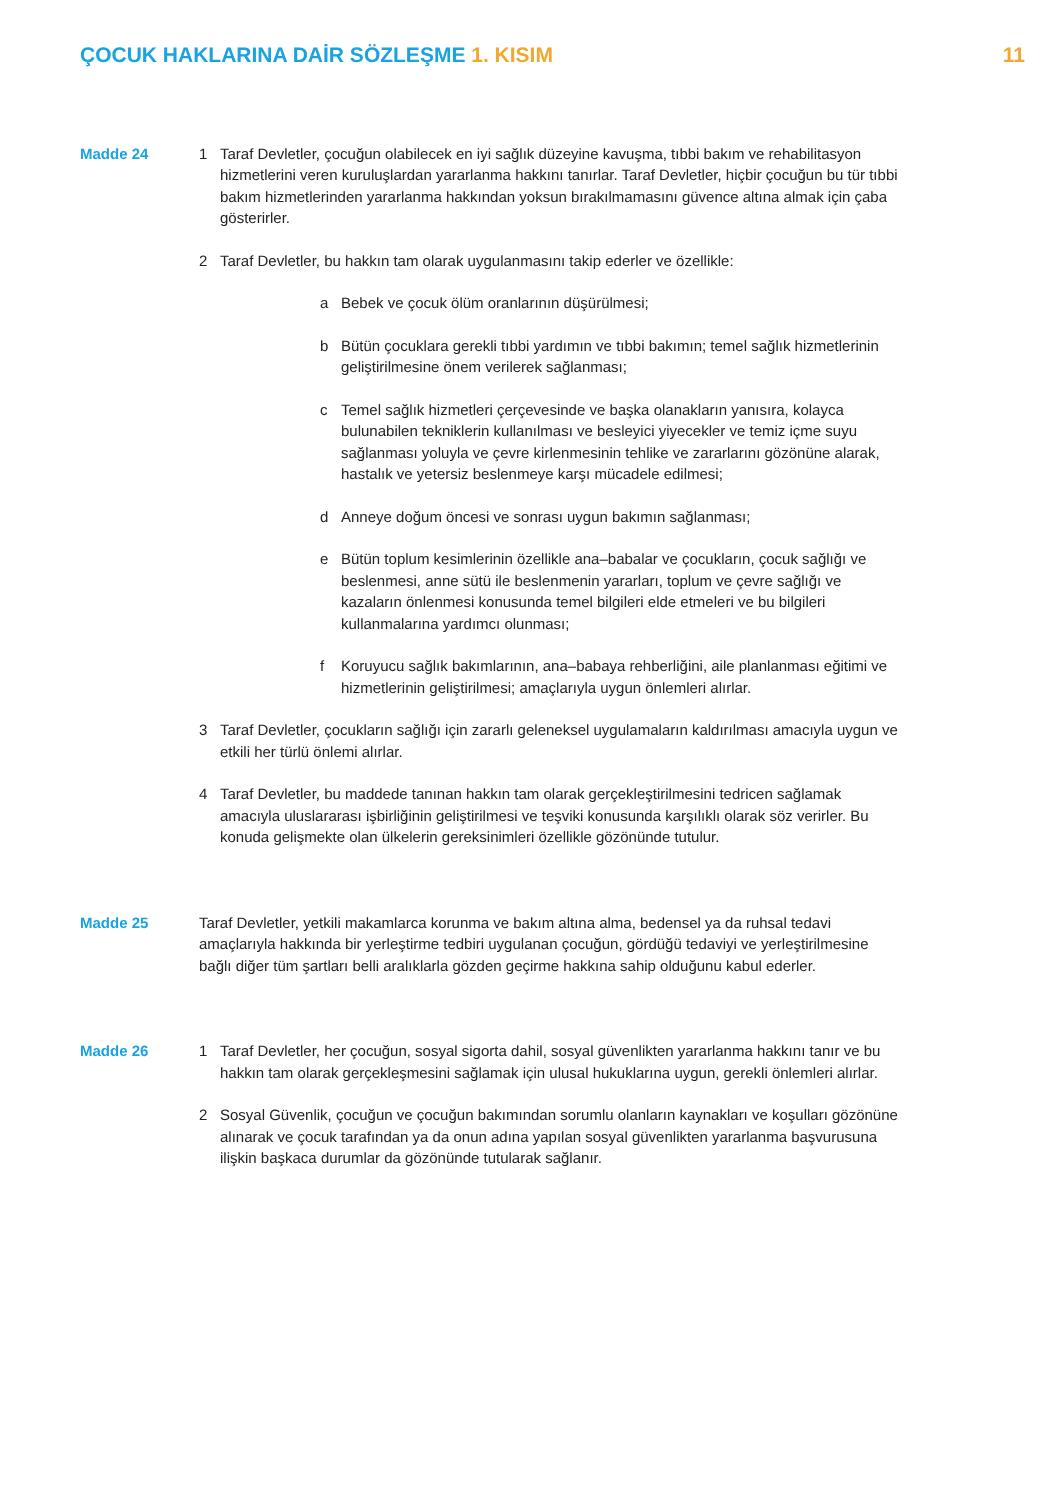ÇOCUK HAKLARINA DAİR SÖZLEŞME 1. KISIM
11
Madde 24 1 Taraf Devletler, çocuğun olabilecek en iyi sağlık düzeyine kavuşma, tıbbi bakım ve rehabilitasyon hizmetlerini veren kuruluşlardan yararlanma hakkını tanırlar. Taraf Devletler, hiçbir çocuğun bu tür tıbbi bakım hizmetlerinden yararlanma hakkından yoksun bırakılmamasını güvence altına almak için çaba gösterirler.
2 Taraf Devletler, bu hakkın tam olarak uygulanmasını takip ederler ve özellikle:
a Bebek ve çocuk ölüm oranlarının düşürülmesi;
b Bütün çocuklara gerekli tıbbi yardımın ve tıbbi bakımın; temel sağlık hizmetlerinin geliştirilmesine önem verilerek sağlanması;
c Temel sağlık hizmetleri çerçevesinde ve başka olanakların yanısıra, kolayca bulunabilen tekniklerin kullanılması ve besleyici yiyecekler ve temiz içme suyu sağlanması yoluyla ve çevre kirlenmesinin tehlike ve zararlarını gözönüne alarak, hastalık ve yetersiz beslenmeye karşı mücadele edilmesi;
d Anneye doğum öncesi ve sonrası uygun bakımın sağlanması;
e Bütün toplum kesimlerinin özellikle ana–babalar ve çocukların, çocuk sağlığı ve beslenmesi, anne sütü ile beslenmenin yararları, toplum ve çevre sağlığı ve kazaların önlenmesi konusunda temel bilgileri elde etmeleri ve bu bilgileri kullanmalarına yardımcı olunması;
f Koruyucu sağlık bakımlarının, ana–babaya rehberliğini, aile planlanması eğitimi ve hizmetlerinin geliştirilmesi; amaçlarıyla uygun önlemleri alırlar.
3 Taraf Devletler, çocukların sağlığı için zararlı geleneksel uygulamaların kaldırılması amacıyla uygun ve etkili her türlü önlemi alırlar.
4 Taraf Devletler, bu maddede tanınan hakkın tam olarak gerçekleştirilmesini tedricen sağlamak amacıyla uluslararası işbirliğinin geliştirilmesi ve teşviki konusunda karşılıklı olarak söz verirler. Bu konuda gelişmekte olan ülkelerin gereksinimleri özellikle gözönünde tutulur.
Madde 25 Taraf Devletler, yetkili makamlarca korunma ve bakım altına alma, bedensel ya da ruhsal tedavi amaçlarıyla hakkında bir yerleştirme tedbiri uygulanan çocuğun, gördüğü tedaviyi ve yerleştirilmesine bağlı diğer tüm şartları belli aralıklarla gözden geçirme hakkına sahip olduğunu kabul ederler.
Madde 26 1 Taraf Devletler, her çocuğun, sosyal sigorta dahil, sosyal güvenlikten yararlanma hakkını tanır ve bu hakkın tam olarak gerçekleşmesini sağlamak için ulusal hukuklarına uygun, gerekli önlemleri alırlar.
2 Sosyal Güvenlik, çocuğun ve çocuğun bakımından sorumlu olanların kaynakları ve koşulları gözönüne alınarak ve çocuk tarafından ya da onun adına yapılan sosyal güvenlikten yararlanma başvurusuna ilişkin başkaca durumlar da gözönünde tutularak sağlanır.